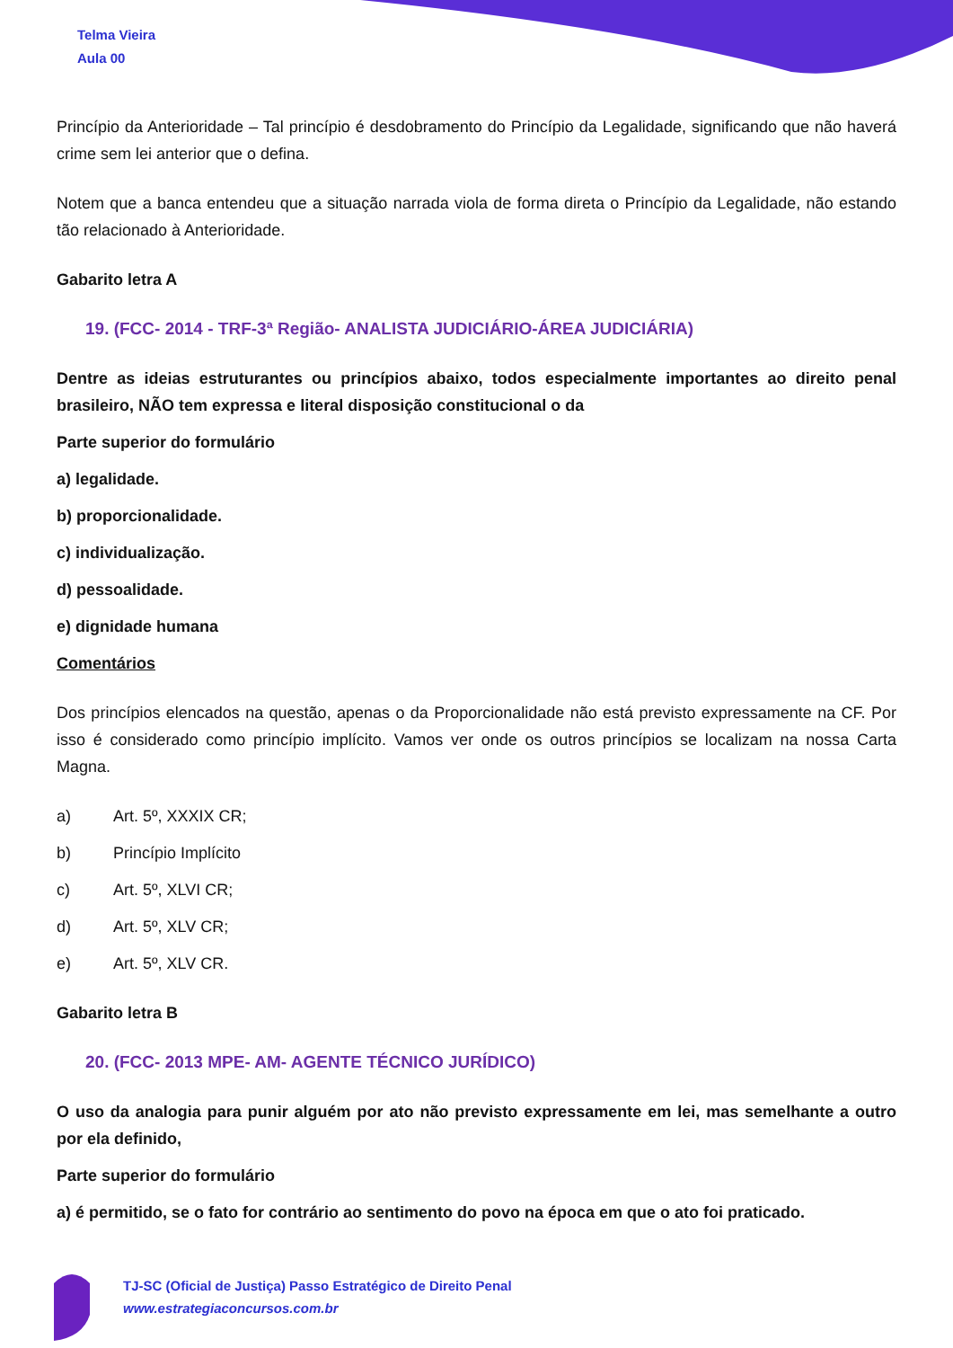Telma Vieira
Aula 00
Princípio da Anterioridade – Tal princípio é desdobramento do Princípio da Legalidade, significando que não haverá crime sem lei anterior que o defina.
Notem que a banca entendeu que a situação narrada viola de forma direta o Princípio da Legalidade, não estando tão relacionado à Anterioridade.
Gabarito letra A
19. (FCC- 2014 - TRF-3ª Região- ANALISTA JUDICIÁRIO-ÁREA JUDICIÁRIA)
Dentre as ideias estruturantes ou princípios abaixo, todos especialmente importantes ao direito penal brasileiro, NÃO tem expressa e literal disposição constitucional o da
Parte superior do formulário
a) legalidade.
b) proporcionalidade.
c) individualização.
d) pessoalidade.
e) dignidade humana
Comentários
Dos princípios elencados na questão, apenas o da Proporcionalidade não está previsto expressamente na CF. Por isso é considerado como princípio implícito. Vamos ver onde os outros princípios se localizam na nossa Carta Magna.
a) Art. 5º, XXXIX CR;
b) Princípio Implícito
c) Art. 5º, XLVI CR;
d) Art. 5º, XLV CR;
e) Art. 5º, XLV CR.
Gabarito letra B
20. (FCC- 2013 MPE- AM- AGENTE TÉCNICO JURÍDICO)
O uso da analogia para punir alguém por ato não previsto expressamente em lei, mas semelhante a outro por ela definido,
Parte superior do formulário
a) é permitido, se o fato for contrário ao sentimento do povo na época em que o ato foi praticado.
TJ-SC (Oficial de Justiça) Passo Estratégico de Direito Penal
www.estrategiaconcursos.com.br